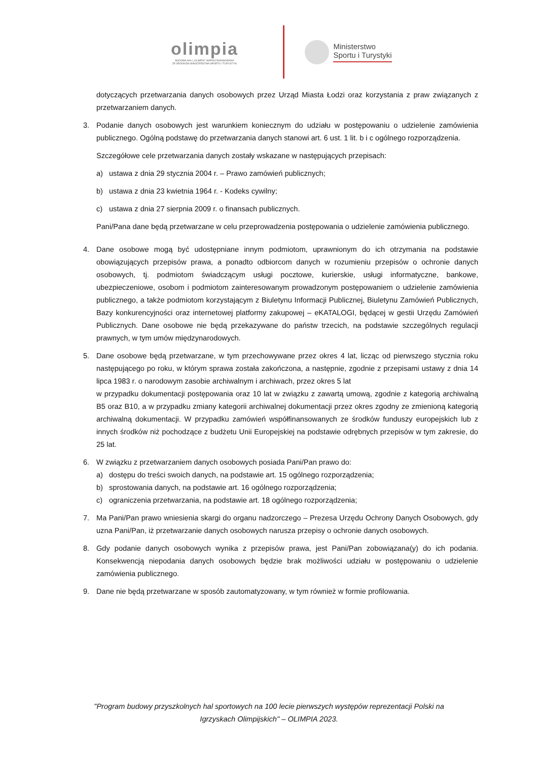olimpia
BUDOWA HALI „OLIMPIA" WSPÓŁFINANSOWANA
ZE ŚRODKÓW MINISTERSTWA SPORTU I TURYSTYKI
Ministerstwo
Sportu i Turystyki
dotyczących przetwarzania danych osobowych przez Urząd Miasta Łodzi oraz korzystania z praw związanych z przetwarzaniem danych.
3. Podanie danych osobowych jest warunkiem koniecznym do udziału w postępowaniu o udzielenie zamówienia publicznego. Ogólną podstawę do przetwarzania danych stanowi art. 6 ust. 1 lit. b i c ogólnego rozporządzenia.
Szczegółowe cele przetwarzania danych zostały wskazane w następujących przepisach:
a) ustawa z dnia 29 stycznia 2004 r. – Prawo zamówień publicznych;
b) ustawa z dnia 23 kwietnia 1964 r. - Kodeks cywilny;
c) ustawa z dnia 27 sierpnia 2009 r. o finansach publicznych.
Pani/Pana dane będą przetwarzane w celu przeprowadzenia postępowania o udzielenie zamówienia publicznego.
4. Dane osobowe mogą być udostępniane innym podmiotom, uprawnionym do ich otrzymania na podstawie obowiązujących przepisów prawa, a ponadto odbiorcom danych w rozumieniu przepisów o ochronie danych osobowych, tj. podmiotom świadczącym usługi pocztowe, kurierskie, usługi informatyczne, bankowe, ubezpieczeniowe, osobom i podmiotom zainteresowanym prowadzonym postępowaniem o udzielenie zamówienia publicznego, a także podmiotom korzystającym z Biuletynu Informacji Publicznej, Biuletynu Zamówień Publicznych, Bazy konkurencyjności oraz internetowej platformy zakupowej – eKATALOGI, będącej w gestii Urzędu Zamówień Publicznych. Dane osobowe nie będą przekazywane do państw trzecich, na podstawie szczególnych regulacji prawnych, w tym umów międzynarodowych.
5. Dane osobowe będą przetwarzane, w tym przechowywane przez okres 4 lat, licząc od pierwszego stycznia roku następującego po roku, w którym sprawa została zakończona, a następnie, zgodnie z przepisami ustawy z dnia 14 lipca 1983 r. o narodowym zasobie archiwalnym i archiwach, przez okres 5 lat
w przypadku dokumentacji postępowania oraz 10 lat w związku z zawartą umową, zgodnie z kategorią archiwalną B5 oraz B10, a w przypadku zmiany kategorii archiwalnej dokumentacji przez okres zgodny ze zmienioną kategorią archiwalną dokumentacji. W przypadku zamówień współfinansowanych ze środków funduszy europejskich lub z innych środków niż pochodzące z budżetu Unii Europejskiej na podstawie odrębnych przepisów w tym zakresie, do 25 lat.
6. W związku z przetwarzaniem danych osobowych posiada Pani/Pan prawo do:
a) dostępu do treści swoich danych, na podstawie art. 15 ogólnego rozporządzenia;
b) sprostowania danych, na podstawie art. 16 ogólnego rozporządzenia;
c) ograniczenia przetwarzania, na podstawie art. 18 ogólnego rozporządzenia;
7. Ma Pani/Pan prawo wniesienia skargi do organu nadzorczego – Prezesa Urzędu Ochrony Danych Osobowych, gdy uzna Pani/Pan, iż przetwarzanie danych osobowych narusza przepisy o ochronie danych osobowych.
8. Gdy podanie danych osobowych wynika z przepisów prawa, jest Pani/Pan zobowiązana(y) do ich podania. Konsekwencją niepodania danych osobowych będzie brak możliwości udziału w postępowaniu o udzielenie zamówienia publicznego.
9. Dane nie będą przetwarzane w sposób zautomatyzowany, w tym również w formie profilowania.
"Program budowy przyszkolnych hal sportowych na 100 lecie pierwszych występów reprezentacji Polski na
Igrzyskach Olimpijskich" – OLIMPIA 2023.